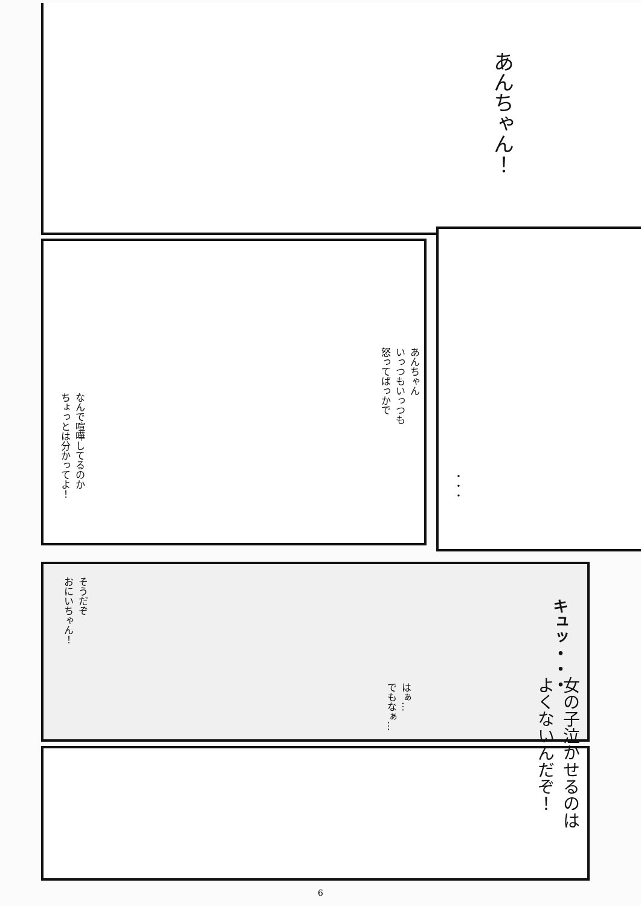あんちゃん！
あんちゃん
いっつもいっつも
怒ってばっかで
なんで喧嘩してるのか
ちょっとは分かってよ！
・・・
そうだぞ
おにいちゃん！
キュッ・・・
女の子泣かせるのは
よくないんだぞ！
はぁ…
でもなぁ…
6